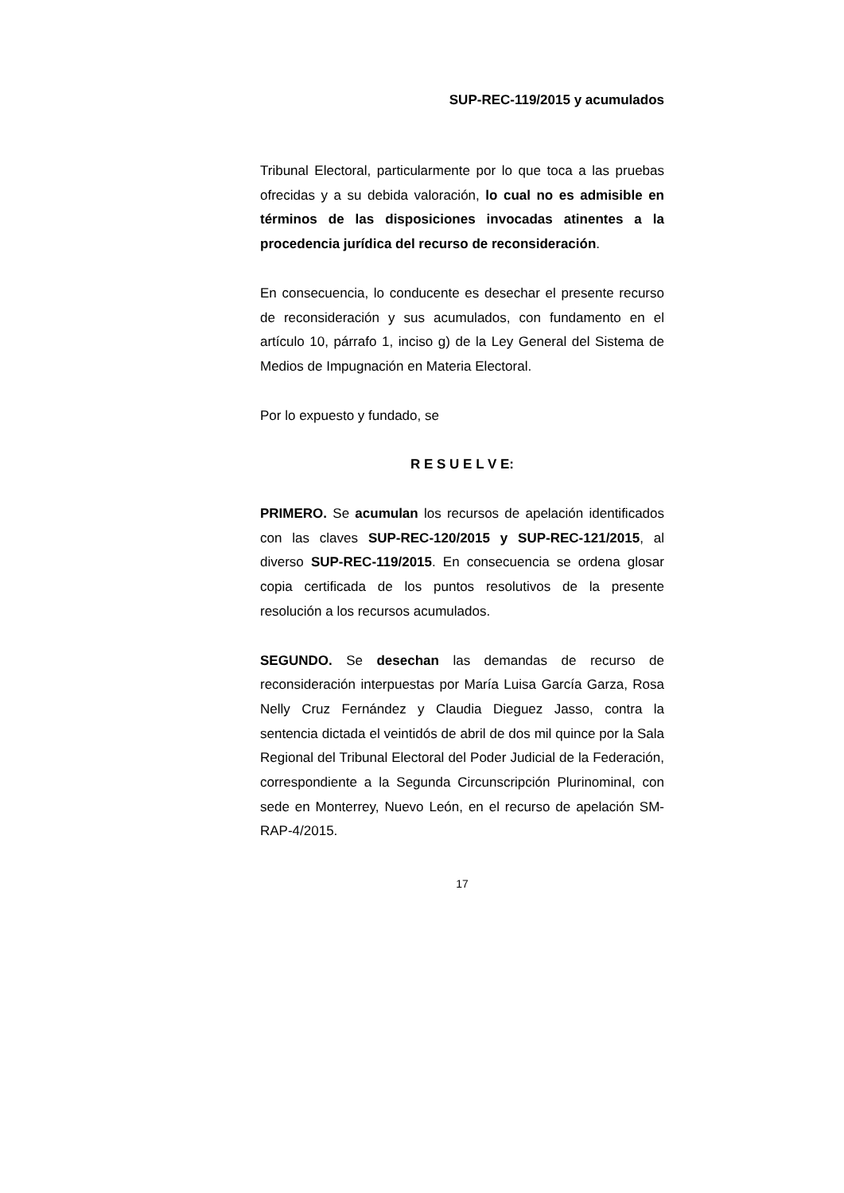SUP-REC-119/2015 y acumulados
Tribunal Electoral, particularmente por lo que toca a las pruebas ofrecidas y a su debida valoración, lo cual no es admisible en términos de las disposiciones invocadas atinentes a la procedencia jurídica del recurso de reconsideración.
En consecuencia, lo conducente es desechar el presente recurso de reconsideración y sus acumulados, con fundamento en el artículo 10, párrafo 1, inciso g) de la Ley General del Sistema de Medios de Impugnación en Materia Electoral.
Por lo expuesto y fundado, se
R E S U E L V E:
PRIMERO. Se acumulan los recursos de apelación identificados con las claves SUP-REC-120/2015 y SUP-REC-121/2015, al diverso SUP-REC-119/2015. En consecuencia se ordena glosar copia certificada de los puntos resolutivos de la presente resolución a los recursos acumulados.
SEGUNDO. Se desechan las demandas de recurso de reconsideración interpuestas por María Luisa García Garza, Rosa Nelly Cruz Fernández y Claudia Dieguez Jasso, contra la sentencia dictada el veintidós de abril de dos mil quince por la Sala Regional del Tribunal Electoral del Poder Judicial de la Federación, correspondiente a la Segunda Circunscripción Plurinominal, con sede en Monterrey, Nuevo León, en el recurso de apelación SM-RAP-4/2015.
17